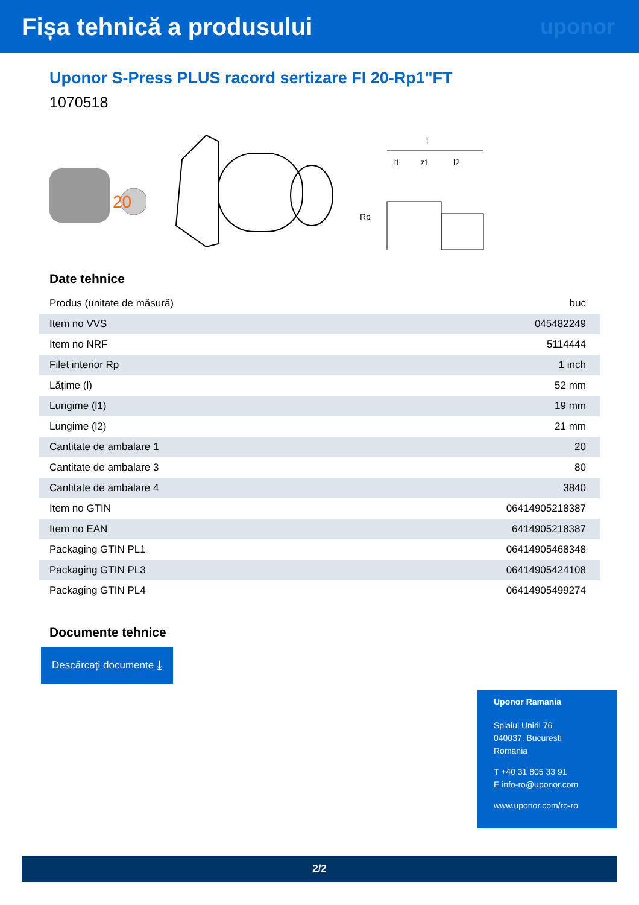Fișa tehnică a produsului uponor
Uponor S-Press PLUS racord sertizare FI 20-Rp1"FT
1070518
20
l
l1
z1
l2
Rp
Date tehnice
| Produs (unitate de măsură) | buc |
| Item no VVS | 045482249 |
| Item no NRF | 5114444 |
| Filet interior Rp | 1 inch |
| Lățime (l) | 52 mm |
| Lungime (l1) | 19 mm |
| Lungime (l2) | 21 mm |
| Cantitate de ambalare 1 | 20 |
| Cantitate de ambalare 3 | 80 |
| Cantitate de ambalare 4 | 3840 |
| Item no GTIN | 06414905218387 |
| Item no EAN | 6414905218387 |
| Packaging GTIN PL1 | 06414905468348 |
| Packaging GTIN PL3 | 06414905424108 |
| Packaging GTIN PL4 | 06414905499274 |
Documente tehnice
Descărcați documente ⤓
Uponor Ramania
Splaiul Unirii 76
040037, Bucuresti
Romania
T +40 31 805 33 91
E info-ro@uponor.com
www.uponor.com/ro-ro
2/2